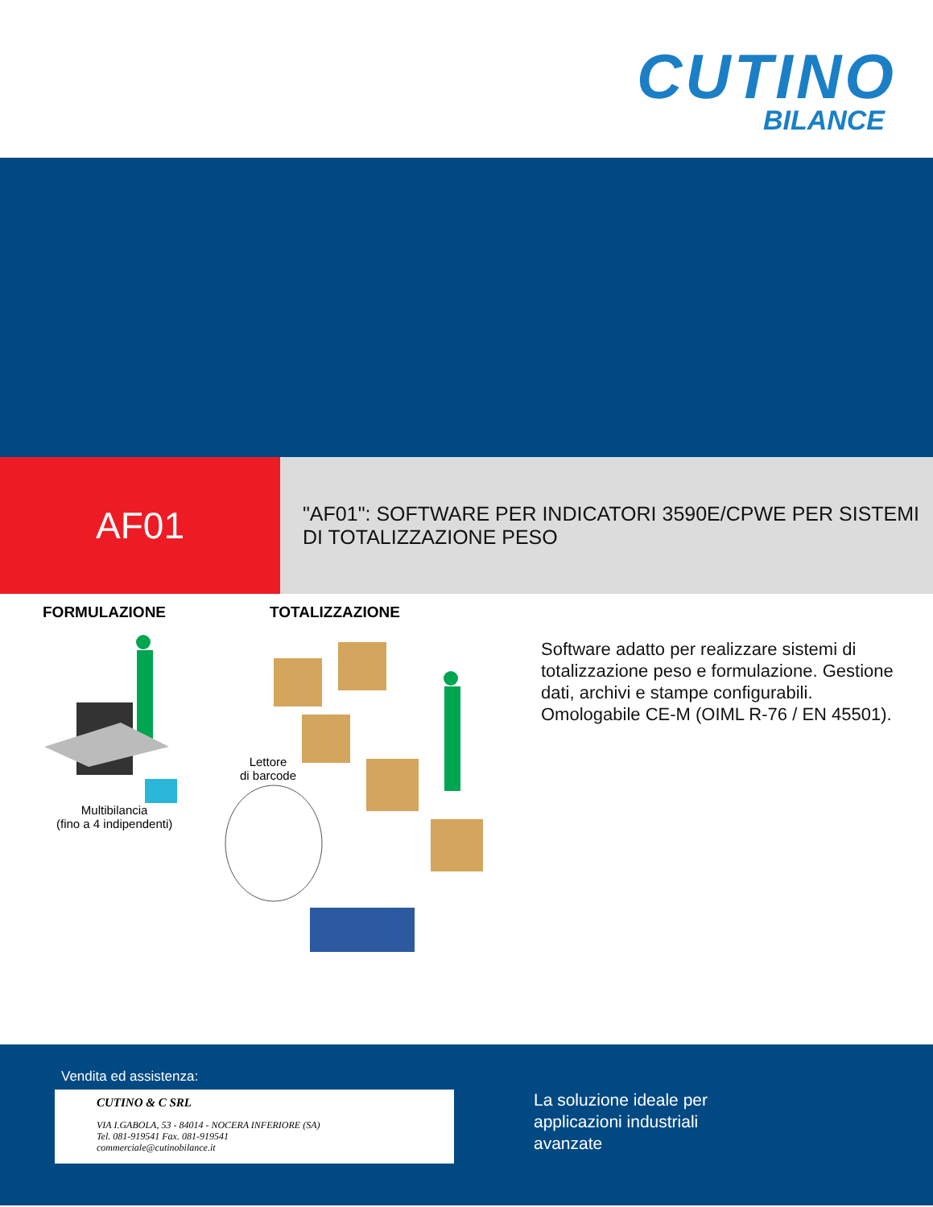CUTINO
BILANCE
AF01
"AF01": SOFTWARE PER INDICATORI 3590E/CPWE PER SISTEMI DI TOTALIZZAZIONE PESO
FORMULAZIONE TOTALIZZAZIONE
Multibilancia
(fino a 4 indipendenti)
Lettore
di barcode
Software adatto per realizzare sistemi di totalizzazione peso e formulazione. Gestione dati, archivi e stampe configurabili. Omologabile CE-M (OIML R-76 / EN 45501).
Vendita ed assistenza:
CUTINO & C SRL
VIA I.GABOLA, 53 - 84014 - NOCERA INFERIORE (SA)
Tel. 081-919541 Fax. 081-919541
commerciale@cutinobilance.it
La soluzione ideale per
applicazioni industriali
avanzate